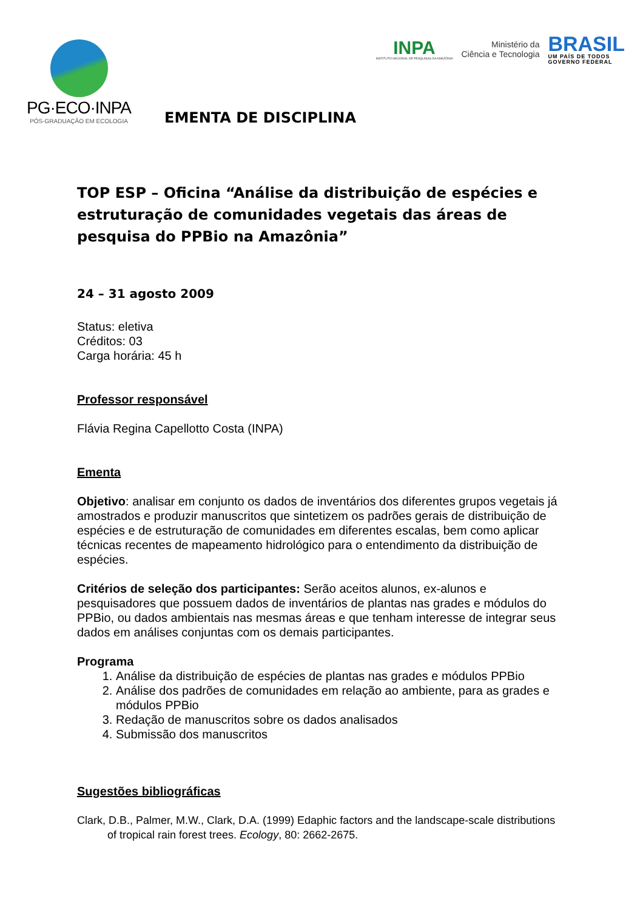PG·ECO·INPA
PÓS-GRADUAÇÃO EM ECOLOGIA
INPA
INSTITUTO NACIONAL DE PESQUISAS DA AMAZÔNIA
Ministério da
Ciência e Tecnologia
BRASIL
UM PAÍS DE TODOS
GOVERNO FEDERAL
EMENTA DE DISCIPLINA
TOP ESP – Oficina “Análise da distribuição de espécies e estruturação de comunidades vegetais das áreas de pesquisa do PPBio na Amazônia”
24 – 31 agosto 2009
Status: eletiva
Créditos: 03
Carga horária: 45 h
Professor responsável
Flávia Regina Capellotto Costa (INPA)
Ementa
Objetivo: analisar em conjunto os dados de inventários dos diferentes grupos vegetais já amostrados e produzir manuscritos que sintetizem os padrões gerais de distribuição de espécies e de estruturação de comunidades em diferentes escalas, bem como aplicar técnicas recentes de mapeamento hidrológico para o entendimento da distribuição de espécies.
Critérios de seleção dos participantes: Serão aceitos alunos, ex-alunos e pesquisadores que possuem dados de inventários de plantas nas grades e módulos do PPBio, ou dados ambientais nas mesmas áreas e que tenham interesse de integrar seus dados em análises conjuntas com os demais participantes.
Programa
1. Análise da distribuição de espécies de plantas nas grades e módulos PPBio
2. Análise dos padrões de comunidades em relação ao ambiente, para as grades e módulos PPBio
3. Redação de manuscritos sobre os dados analisados
4. Submissão dos manuscritos
Sugestões bibliográficas
Clark, D.B., Palmer, M.W., Clark, D.A. (1999) Edaphic factors and the landscape-scale distributions of tropical rain forest trees. Ecology, 80: 2662-2675.